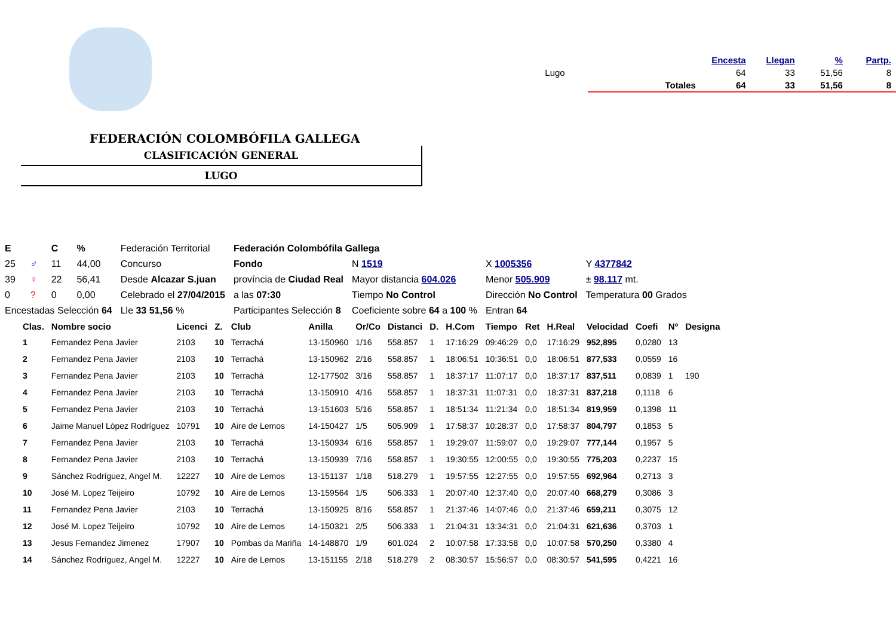| | | Encesta | Llegan | % | Partp. |
| --- | --- | --- | --- | --- | --- |
| Lugo | | 64 | 33 | 51,56 | 8 |
| | Totales | 64 | 33 | 51,56 | 8 |
FEDERACIÓN COLOMBÓFILA GALLEGA
CLASIFICACIÓN GENERAL
LUGO
| E | | C | % | Federación Territorial | Federación Colombófila Gallega | | | |
| 25 | ♂ | 11 | 44,00 | Concurso | Fondo | N 1519 | X 1005356 | Y 4377842 |
| 39 | ♀ | 22 | 56,41 | Desde Alcazar S.juan | província de Ciudad Real | Mayor distancia 604.026 | Menor 505.909 | ± 98.117 mt. |
| 0 | ? | 0 | 0,00 | Celebrado el 27/04/2015 | a las 07:30 | Tiempo No Control | Dirección No Control | Temperatura 00 Grados |
| Encestadas Selección 64 | | | | Lle 33 51,56 % | Participantes Selección 8 | Coeficiente sobre 64 a 100 % | Entran 64 | |
| Clas. | Nombre socio | Licenci | Z. | Club | Anilla | Or/Co | Distanci | D. | H.Com | Tiempo | Ret | H.Real | Velocidad | Coefi | Nº | Designa |
| --- | --- | --- | --- | --- | --- | --- | --- | --- | --- | --- | --- | --- | --- | --- | --- | --- |
| 1 | Fernandez Pena Javier | 2103 | 10 | Terrachá | 13-150960 | 1/16 | 558.857 | 1 | 17:16:29 | 09:46:29 | 0,0 | 17:16:29 | 952,895 | 0,0280 | 13 | |
| 2 | Fernandez Pena Javier | 2103 | 10 | Terrachá | 13-150962 | 2/16 | 558.857 | 1 | 18:06:51 | 10:36:51 | 0,0 | 18:06:51 | 877,533 | 0,0559 | 16 | |
| 3 | Fernandez Pena Javier | 2103 | 10 | Terrachá | 12-177502 | 3/16 | 558.857 | 1 | 18:37:17 | 11:07:17 | 0,0 | 18:37:17 | 837,511 | 0,0839 | 1 | 190 |
| 4 | Fernandez Pena Javier | 2103 | 10 | Terrachá | 13-150910 | 4/16 | 558.857 | 1 | 18:37:31 | 11:07:31 | 0,0 | 18:37:31 | 837,218 | 0,1118 | 6 | |
| 5 | Fernandez Pena Javier | 2103 | 10 | Terrachá | 13-151603 | 5/16 | 558.857 | 1 | 18:51:34 | 11:21:34 | 0,0 | 18:51:34 | 819,959 | 0,1398 | 11 | |
| 6 | Jaime Manuel Lòpez Rodríguez | 10791 | 10 | Aire de Lemos | 14-150427 | 1/5 | 505.909 | 1 | 17:58:37 | 10:28:37 | 0,0 | 17:58:37 | 804,797 | 0,1853 | 5 | |
| 7 | Fernandez Pena Javier | 2103 | 10 | Terrachá | 13-150934 | 6/16 | 558.857 | 1 | 19:29:07 | 11:59:07 | 0,0 | 19:29:07 | 777,144 | 0,1957 | 5 | |
| 8 | Fernandez Pena Javier | 2103 | 10 | Terrachá | 13-150939 | 7/16 | 558.857 | 1 | 19:30:55 | 12:00:55 | 0,0 | 19:30:55 | 775,203 | 0,2237 | 15 | |
| 9 | Sánchez Rodríguez, Angel M. | 12227 | 10 | Aire de Lemos | 13-151137 | 1/18 | 518.279 | 1 | 19:57:55 | 12:27:55 | 0,0 | 19:57:55 | 692,964 | 0,2713 | 3 | |
| 10 | José M. Lopez Teijeiro | 10792 | 10 | Aire de Lemos | 13-159564 | 1/5 | 506.333 | 1 | 20:07:40 | 12:37:40 | 0,0 | 20:07:40 | 668,279 | 0,3086 | 3 | |
| 11 | Fernandez Pena Javier | 2103 | 10 | Terrachá | 13-150925 | 8/16 | 558.857 | 1 | 21:37:46 | 14:07:46 | 0,0 | 21:37:46 | 659,211 | 0,3075 | 12 | |
| 12 | José M. Lopez Teijeiro | 10792 | 10 | Aire de Lemos | 14-150321 | 2/5 | 506.333 | 1 | 21:04:31 | 13:34:31 | 0,0 | 21:04:31 | 621,636 | 0,3703 | 1 | |
| 13 | Jesus Fernandez Jimenez | 17907 | 10 | Pombas da Mariña | 14-148870 | 1/9 | 601.024 | 2 | 10:07:58 | 17:33:58 | 0,0 | 10:07:58 | 570,250 | 0,3380 | 4 | |
| 14 | Sánchez Rodríguez, Angel M. | 12227 | 10 | Aire de Lemos | 13-151155 | 2/18 | 518.279 | 2 | 08:30:57 | 15:56:57 | 0,0 | 08:30:57 | 541,595 | 0,4221 | 16 | |